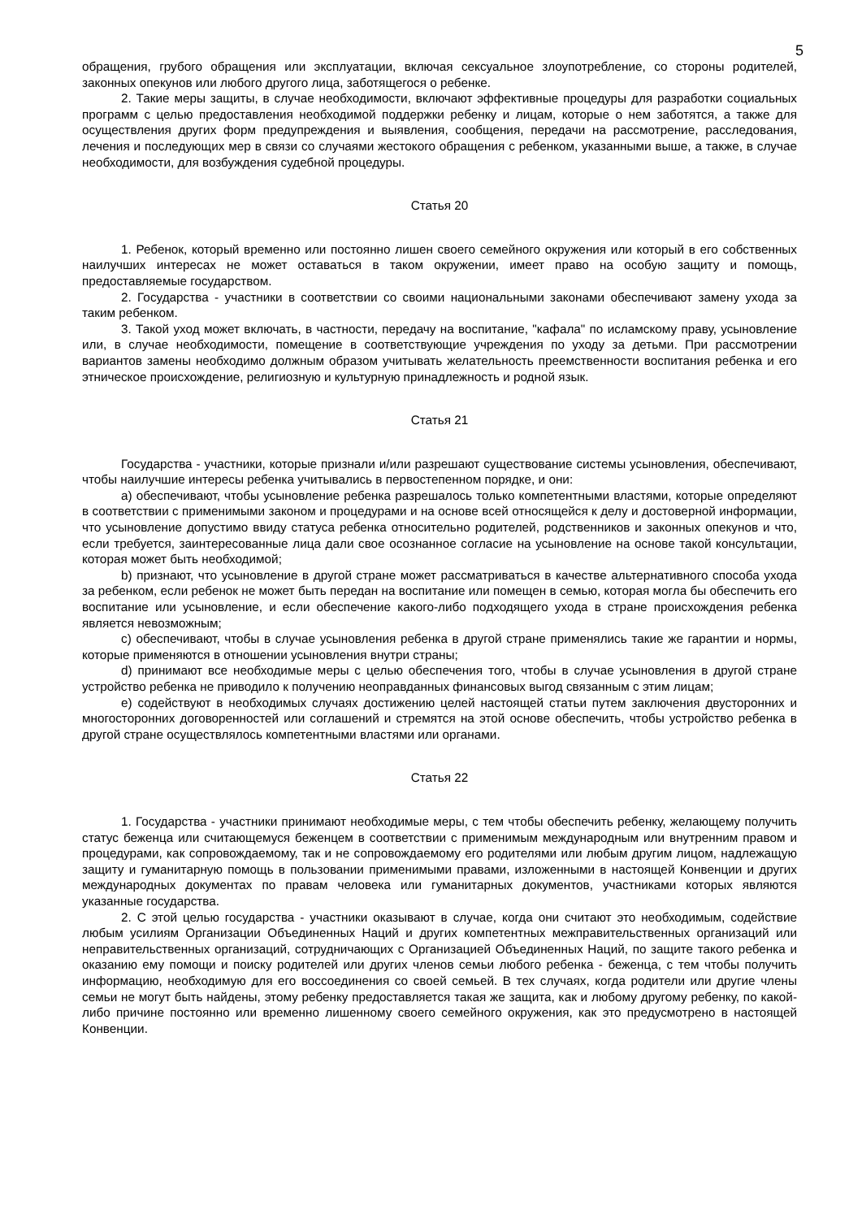5
обращения, грубого обращения или эксплуатации, включая сексуальное злоупотребление, со стороны родителей, законных опекунов или любого другого лица, заботящегося о ребенке.
2. Такие меры защиты, в случае необходимости, включают эффективные процедуры для разработки социальных программ с целью предоставления необходимой поддержки ребенку и лицам, которые о нем заботятся, а также для осуществления других форм предупреждения и выявления, сообщения, передачи на рассмотрение, расследования, лечения и последующих мер в связи со случаями жестокого обращения с ребенком, указанными выше, а также, в случае необходимости, для возбуждения судебной процедуры.
Статья 20
1. Ребенок, который временно или постоянно лишен своего семейного окружения или который в его собственных наилучших интересах не может оставаться в таком окружении, имеет право на особую защиту и помощь, предоставляемые государством.
2. Государства - участники в соответствии со своими национальными законами обеспечивают замену ухода за таким ребенком.
3. Такой уход может включать, в частности, передачу на воспитание, "кафала" по исламскому праву, усыновление или, в случае необходимости, помещение в соответствующие учреждения по уходу за детьми. При рассмотрении вариантов замены необходимо должным образом учитывать желательность преемственности воспитания ребенка и его этническое происхождение, религиозную и культурную принадлежность и родной язык.
Статья 21
Государства - участники, которые признали и/или разрешают существование системы усыновления, обеспечивают, чтобы наилучшие интересы ребенка учитывались в первостепенном порядке, и они:
a) обеспечивают, чтобы усыновление ребенка разрешалось только компетентными властями, которые определяют в соответствии с применимыми законом и процедурами и на основе всей относящейся к делу и достоверной информации, что усыновление допустимо ввиду статуса ребенка относительно родителей, родственников и законных опекунов и что, если требуется, заинтересованные лица дали свое осознанное согласие на усыновление на основе такой консультации, которая может быть необходимой;
b) признают, что усыновление в другой стране может рассматриваться в качестве альтернативного способа ухода за ребенком, если ребенок не может быть передан на воспитание или помещен в семью, которая могла бы обеспечить его воспитание или усыновление, и если обеспечение какого-либо подходящего ухода в стране происхождения ребенка является невозможным;
c) обеспечивают, чтобы в случае усыновления ребенка в другой стране применялись такие же гарантии и нормы, которые применяются в отношении усыновления внутри страны;
d) принимают все необходимые меры с целью обеспечения того, чтобы в случае усыновления в другой стране устройство ребенка не приводило к получению неоправданных финансовых выгод связанным с этим лицам;
e) содействуют в необходимых случаях достижению целей настоящей статьи путем заключения двусторонних и многосторонних договоренностей или соглашений и стремятся на этой основе обеспечить, чтобы устройство ребенка в другой стране осуществлялось компетентными властями или органами.
Статья 22
1. Государства - участники принимают необходимые меры, с тем чтобы обеспечить ребенку, желающему получить статус беженца или считающемуся беженцем в соответствии с применимым международным или внутренним правом и процедурами, как сопровождаемому, так и не сопровождаемому его родителями или любым другим лицом, надлежащую защиту и гуманитарную помощь в пользовании применимыми правами, изложенными в настоящей Конвенции и других международных документах по правам человека или гуманитарных документов, участниками которых являются указанные государства.
2. С этой целью государства - участники оказывают в случае, когда они считают это необходимым, содействие любым усилиям Организации Объединенных Наций и других компетентных межправительственных организаций или неправительственных организаций, сотрудничающих с Организацией Объединенных Наций, по защите такого ребенка и оказанию ему помощи и поиску родителей или других членов семьи любого ребенка - беженца, с тем чтобы получить информацию, необходимую для его воссоединения со своей семьей. В тех случаях, когда родители или другие члены семьи не могут быть найдены, этому ребенку предоставляется такая же защита, как и любому другому ребенку, по какой-либо причине постоянно или временно лишенному своего семейного окружения, как это предусмотрено в настоящей Конвенции.